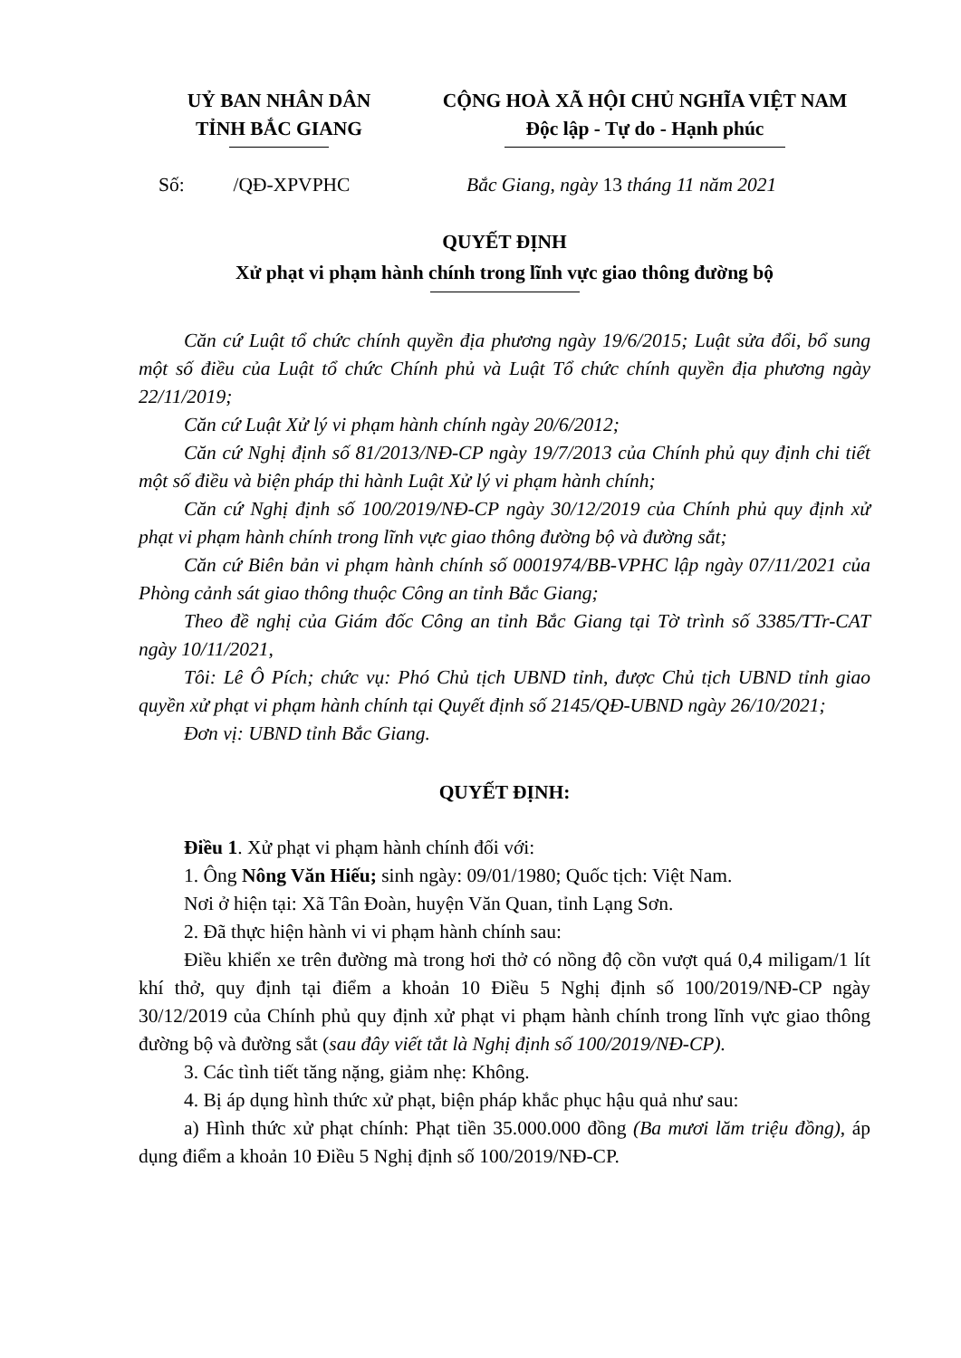| UỶ BAN NHÂN DÂN TỈNH BẮC GIANG | CỘNG HOÀ XÃ HỘI CHỦ NGHĨA VIỆT NAM Độc lập - Tự do - Hạnh phúc |
Số: /QĐ-XPVPHC Bắc Giang, ngày 13 tháng 11 năm 2021
QUYẾT ĐỊNH
Xử phạt vi phạm hành chính trong lĩnh vực giao thông đường bộ
Căn cứ Luật tổ chức chính quyền địa phương ngày 19/6/2015; Luật sửa đổi, bổ sung một số điều của Luật tổ chức Chính phủ và Luật Tổ chức chính quyền địa phương ngày 22/11/2019;
Căn cứ Luật Xử lý vi phạm hành chính ngày 20/6/2012;
Căn cứ Nghị định số 81/2013/NĐ-CP ngày 19/7/2013 của Chính phủ quy định chi tiết một số điều và biện pháp thi hành Luật Xử lý vi phạm hành chính;
Căn cứ Nghị định số 100/2019/NĐ-CP ngày 30/12/2019 của Chính phủ quy định xử phạt vi phạm hành chính trong lĩnh vực giao thông đường bộ và đường sắt;
Căn cứ Biên bản vi phạm hành chính số 0001974/BB-VPHC lập ngày 07/11/2021 của Phòng cảnh sát giao thông thuộc Công an tỉnh Bắc Giang;
Theo đề nghị của Giám đốc Công an tỉnh Bắc Giang tại Tờ trình số 3385/TTr-CAT ngày 10/11/2021,
Tôi: Lê Ô Pích; chức vụ: Phó Chủ tịch UBND tỉnh, được Chủ tịch UBND tỉnh giao quyền xử phạt vi phạm hành chính tại Quyết định số 2145/QĐ-UBND ngày 26/10/2021;
Đơn vị: UBND tỉnh Bắc Giang.
QUYẾT ĐỊNH:
Điều 1. Xử phạt vi phạm hành chính đối với:
1. Ông Nông Văn Hiếu; sinh ngày: 09/01/1980; Quốc tịch: Việt Nam.
Nơi ở hiện tại: Xã Tân Đoàn, huyện Văn Quan, tỉnh Lạng Sơn.
2. Đã thực hiện hành vi vi phạm hành chính sau:
Điều khiển xe trên đường mà trong hơi thở có nồng độ cồn vượt quá 0,4 miligam/1 lít khí thở, quy định tại điểm a khoản 10 Điều 5 Nghị định số 100/2019/NĐ-CP ngày 30/12/2019 của Chính phủ quy định xử phạt vi phạm hành chính trong lĩnh vực giao thông đường bộ và đường sắt (sau đây viết tắt là Nghị định số 100/2019/NĐ-CP).
3. Các tình tiết tăng nặng, giảm nhẹ: Không.
4. Bị áp dụng hình thức xử phạt, biện pháp khắc phục hậu quả như sau:
a) Hình thức xử phạt chính: Phạt tiền 35.000.000 đồng (Ba mươi lăm triệu đồng), áp dụng điểm a khoản 10 Điều 5 Nghị định số 100/2019/NĐ-CP.